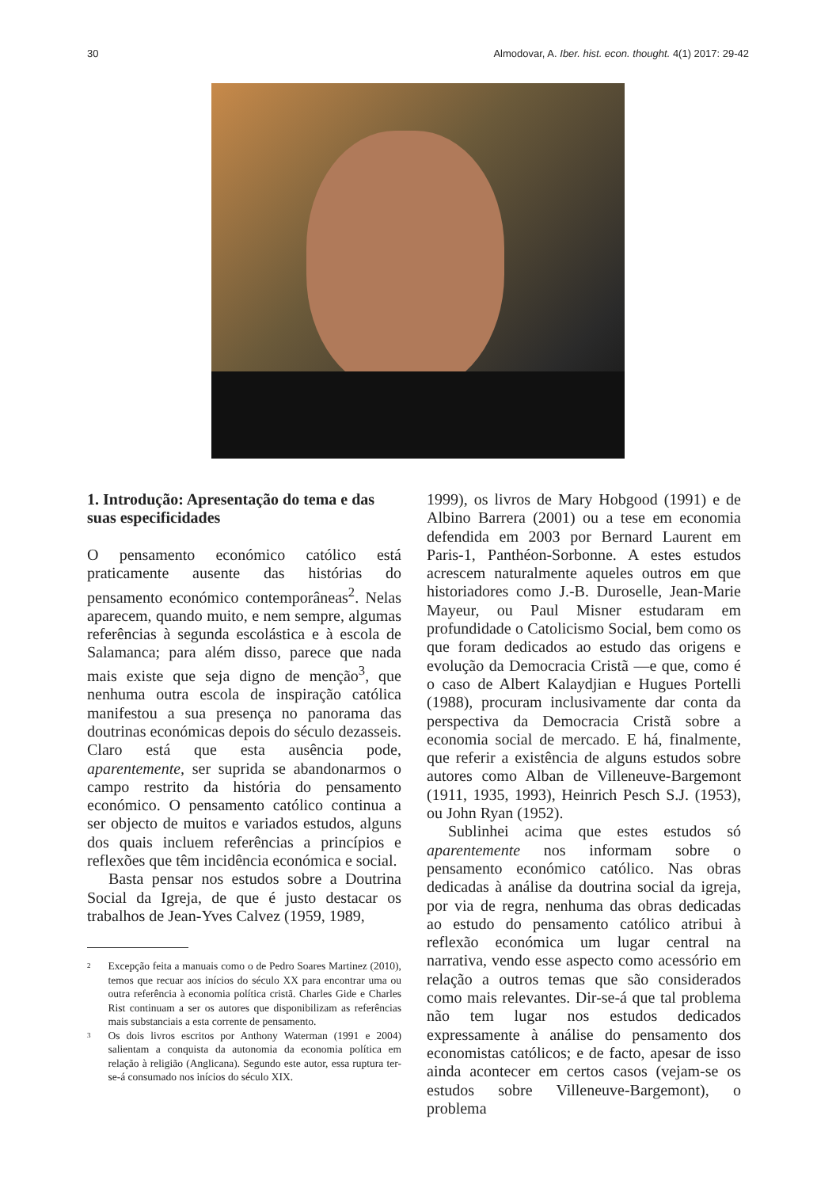30 Almodovar, A. Iber. hist. econ. thought. 4(1) 2017: 29-42
1. Introdução: Apresentação do tema e das suas especificidades
O pensamento económico católico está praticamente ausente das histórias do pensamento económico contemporâneas<sup>2</sup>. Nelas aparecem, quando muito, e nem sempre, algumas referências à segunda escolástica e à escola de Salamanca; para além disso, parece que nada mais existe que seja digno de menção<sup>3</sup>, que nenhuma outra escola de inspiração católica manifestou a sua presença no panorama das doutrinas económicas depois do século dezasseis. Claro está que esta ausência pode, aparentemente, ser suprida se abandonarmos o campo restrito da história do pensamento económico. O pensamento católico continua a ser objecto de muitos e variados estudos, alguns dos quais incluem referências a princípios e reflexões que têm incidência económica e social.
Basta pensar nos estudos sobre a Doutrina Social da Igreja, de que é justo destacar os trabalhos de Jean-Yves Calvez (1959, 1989,
2 Excepção feita a manuais como o de Pedro Soares Martinez (2010), temos que recuar aos inícios do século XX para encontrar uma ou outra referência à economia política cristã. Charles Gide e Charles Rist continuam a ser os autores que disponibilizam as referências mais substanciais a esta corrente de pensamento.
3 Os dois livros escritos por Anthony Waterman (1991 e 2004) salientam a conquista da autonomia da economia política em relação à religião (Anglicana). Segundo este autor, essa ruptura ter-se-á consumado nos inícios do século XIX.
1999), os livros de Mary Hobgood (1991) e de Albino Barrera (2001) ou a tese em economia defendida em 2003 por Bernard Laurent em Paris-1, Panthéon-Sorbonne. A estes estudos acrescem naturalmente aqueles outros em que historiadores como J.-B. Duroselle, Jean-Marie Mayeur, ou Paul Misner estudaram em profundidade o Catolicismo Social, bem como os que foram dedicados ao estudo das origens e evolução da Democracia Cristã —e que, como é o caso de Albert Kalaydjian e Hugues Portelli (1988), procuram inclusivamente dar conta da perspectiva da Democracia Cristã sobre a economia social de mercado. E há, finalmente, que referir a existência de alguns estudos sobre autores como Alban de Villeneuve-Bargemont (1911, 1935, 1993), Heinrich Pesch S.J. (1953), ou John Ryan (1952).
Sublinhei acima que estes estudos só aparentemente nos informam sobre o pensamento económico católico. Nas obras dedicadas à análise da doutrina social da igreja, por via de regra, nenhuma das obras dedicadas ao estudo do pensamento católico atribui à reflexão económica um lugar central na narrativa, vendo esse aspecto como acessório em relação a outros temas que são considerados como mais relevantes. Dir-se-á que tal problema não tem lugar nos estudos dedicados expressamente à análise do pensamento dos economistas católicos; e de facto, apesar de isso ainda acontecer em certos casos (vejam-se os estudos sobre Villeneuve-Bargemont), o problema